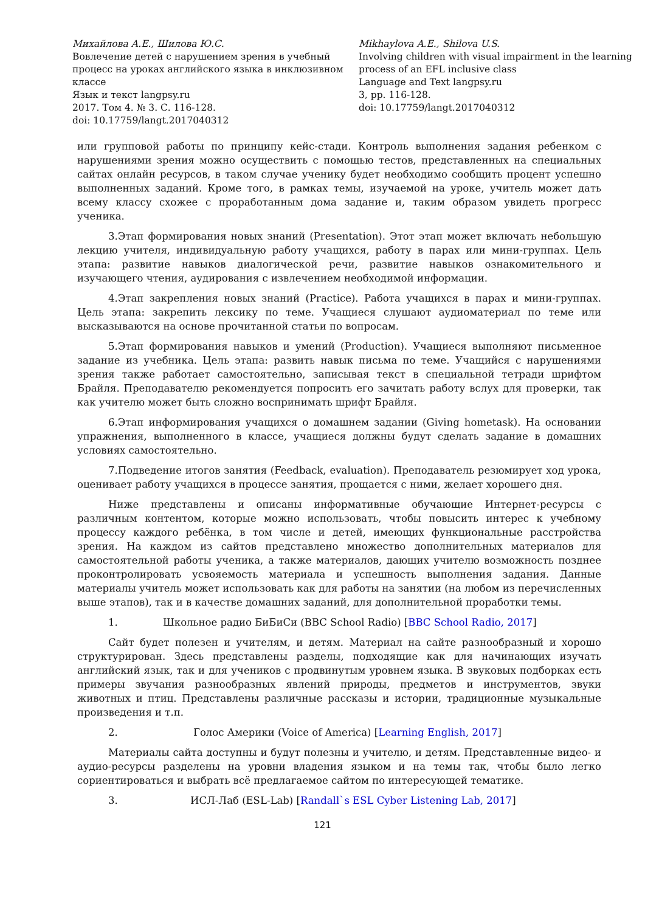Михайлова А.Е., Шилова Ю.С.
Вовлечение детей с нарушением зрения в учебный процесс на уроках английского языка в инклюзивном классе
Язык и текст langpsy.ru
2017. Том 4. № 3. С. 116-128.
doi: 10.17759/langt.2017040312
Mikhaylova A.E., Shilova U.S.
Involving children with visual impairment in the learning process of an EFL inclusive class
Language and Text langpsy.ru
3, pp. 116-128.
doi: 10.17759/langt.2017040312
или групповой работы по принципу кейс-стади. Контроль выполнения задания ребенком с нарушениями зрения можно осуществить с помощью тестов, представленных на специальных сайтах онлайн ресурсов, в таком случае ученику будет необходимо сообщить процент успешно выполненных заданий. Кроме того, в рамках темы, изучаемой на уроке, учитель может дать всему классу схожее с проработанным дома задание и, таким образом увидеть прогресс ученика.
3.Этап формирования новых знаний (Presentation). Этот этап может включать небольшую лекцию учителя, индивидуальную работу учащихся, работу в парах или мини-группах. Цель этапа: развитие навыков диалогической речи, развитие навыков ознакомительного и изучающего чтения, аудирования с извлечением необходимой информации.
4.Этап закрепления новых знаний (Practice). Работа учащихся в парах и мини-группах. Цель этапа: закрепить лексику по теме. Учащиеся слушают аудиоматериал по теме или высказываются на основе прочитанной статьи по вопросам.
5.Этап формирования навыков и умений (Production). Учащиеся выполняют письменное задание из учебника. Цель этапа: развить навык письма по теме. Учащийся с нарушениями зрения также работает самостоятельно, записывая текст в специальной тетради шрифтом Брайля. Преподавателю рекомендуется попросить его зачитать работу вслух для проверки, так как учителю может быть сложно воспринимать шрифт Брайля.
6.Этап информирования учащихся о домашнем задании (Giving hometask). На основании упражнения, выполненного в классе, учащиеся должны будут сделать задание в домашних условиях самостоятельно.
7.Подведение итогов занятия (Feedback, evaluation). Преподаватель резюмирует ход урока, оценивает работу учащихся в процессе занятия, прощается с ними, желает хорошего дня.
Ниже представлены и описаны информативные обучающие Интернет-ресурсы с различным контентом, которые можно использовать, чтобы повысить интерес к учебному процессу каждого ребёнка, в том числе и детей, имеющих функциональные расстройства зрения. На каждом из сайтов представлено множество дополнительных материалов для самостоятельной работы ученика, а также материалов, дающих учителю возможность позднее проконтролировать усвояемость материала и успешность выполнения задания. Данные материалы учитель может использовать как для работы на занятии (на любом из перечисленных выше этапов), так и в качестве домашних заданий, для дополнительной проработки темы.
1. Школьное радио БиБиСи (BBC School Radio) [BBC School Radio, 2017]
Сайт будет полезен и учителям, и детям. Материал на сайте разнообразный и хорошо структурирован. Здесь представлены разделы, подходящие как для начинающих изучать английский язык, так и для учеников с продвинутым уровнем языка. В звуковых подборках есть примеры звучания разнообразных явлений природы, предметов и инструментов, звуки животных и птиц. Представлены различные рассказы и истории, традиционные музыкальные произведения и т.п.
2. Голос Америки (Voice of America) [Learning English, 2017]
Материалы сайта доступны и будут полезны и учителю, и детям. Представленные видео- и аудио-ресурсы разделены на уровни владения языком и на темы так, чтобы было легко сориентироваться и выбрать всё предлагаемое сайтом по интересующей тематике.
3. ИСЛ-Лаб (ESL-Lab) [Randall`s ESL Cyber Listening Lab, 2017]
121